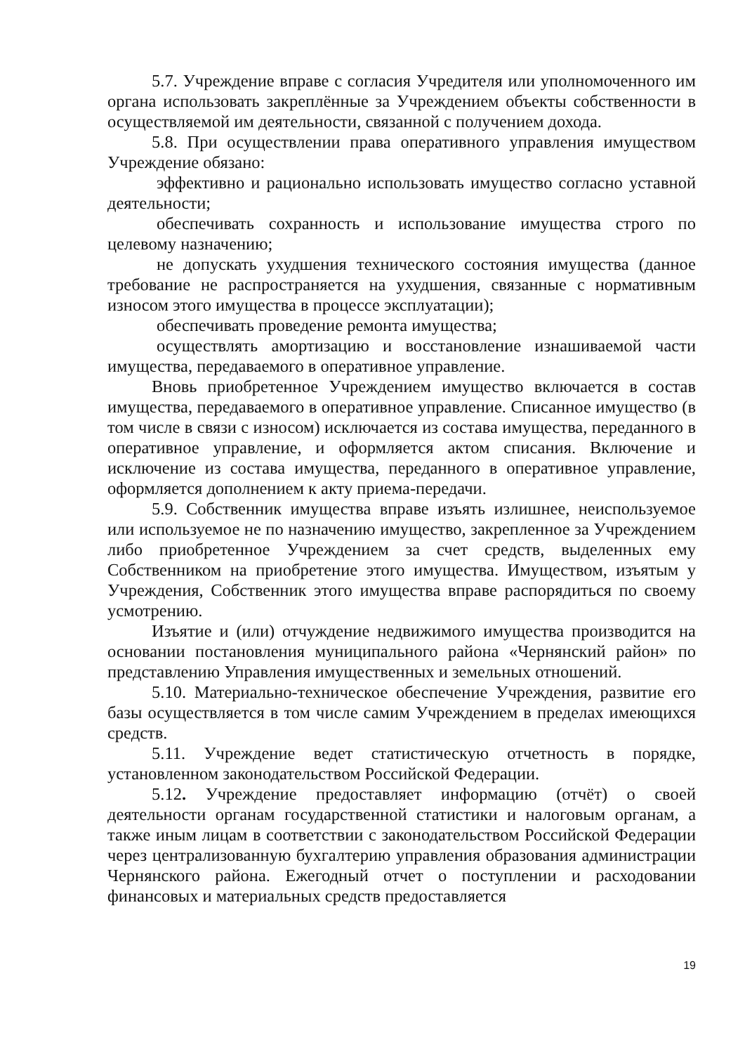5.7. Учреждение вправе с согласия Учредителя или уполномоченного им органа использовать закреплённые за Учреждением объекты собственности в осуществляемой им деятельности, связанной с получением дохода.
5.8. При осуществлении права оперативного управления имуществом Учреждение обязано:
эффективно и рационально использовать имущество согласно уставной деятельности;
обеспечивать сохранность и использование имущества строго по целевому назначению;
не допускать ухудшения технического состояния имущества (данное требование не распространяется на ухудшения, связанные с нормативным износом этого имущества в процессе эксплуатации);
обеспечивать проведение ремонта имущества;
осуществлять амортизацию и восстановление изнашиваемой части имущества, передаваемого в оперативное управление.
Вновь приобретенное Учреждением имущество включается в состав имущества, передаваемого в оперативное управление. Списанное имущество (в том числе в связи с износом) исключается из состава имущества, переданного в оперативное управление, и оформляется актом списания. Включение и исключение из состава имущества, переданного в оперативное управление, оформляется дополнением к акту приема-передачи.
5.9. Собственник имущества вправе изъять излишнее, неиспользуемое или используемое не по назначению имущество, закрепленное за Учреждением либо приобретенное Учреждением за счет средств, выделенных ему Собственником на приобретение этого имущества. Имуществом, изъятым у Учреждения, Собственник этого имущества вправе распорядиться по своему усмотрению.
Изъятие и (или) отчуждение недвижимого имущества производится на основании постановления муниципального района «Чернянский район» по представлению Управления имущественных и земельных отношений.
5.10. Материально-техническое обеспечение Учреждения, развитие его базы осуществляется в том числе самим Учреждением в пределах имеющихся средств.
5.11. Учреждение ведет статистическую отчетность в порядке, установленном законодательством Российской Федерации.
5.12. Учреждение предоставляет информацию (отчёт) о своей деятельности органам государственной статистики и налоговым органам, а также иным лицам в соответствии с законодательством Российской Федерации через централизованную бухгалтерию управления образования администрации Чернянского района. Ежегодный отчет о поступлении и расходовании финансовых и материальных средств предоставляется
19